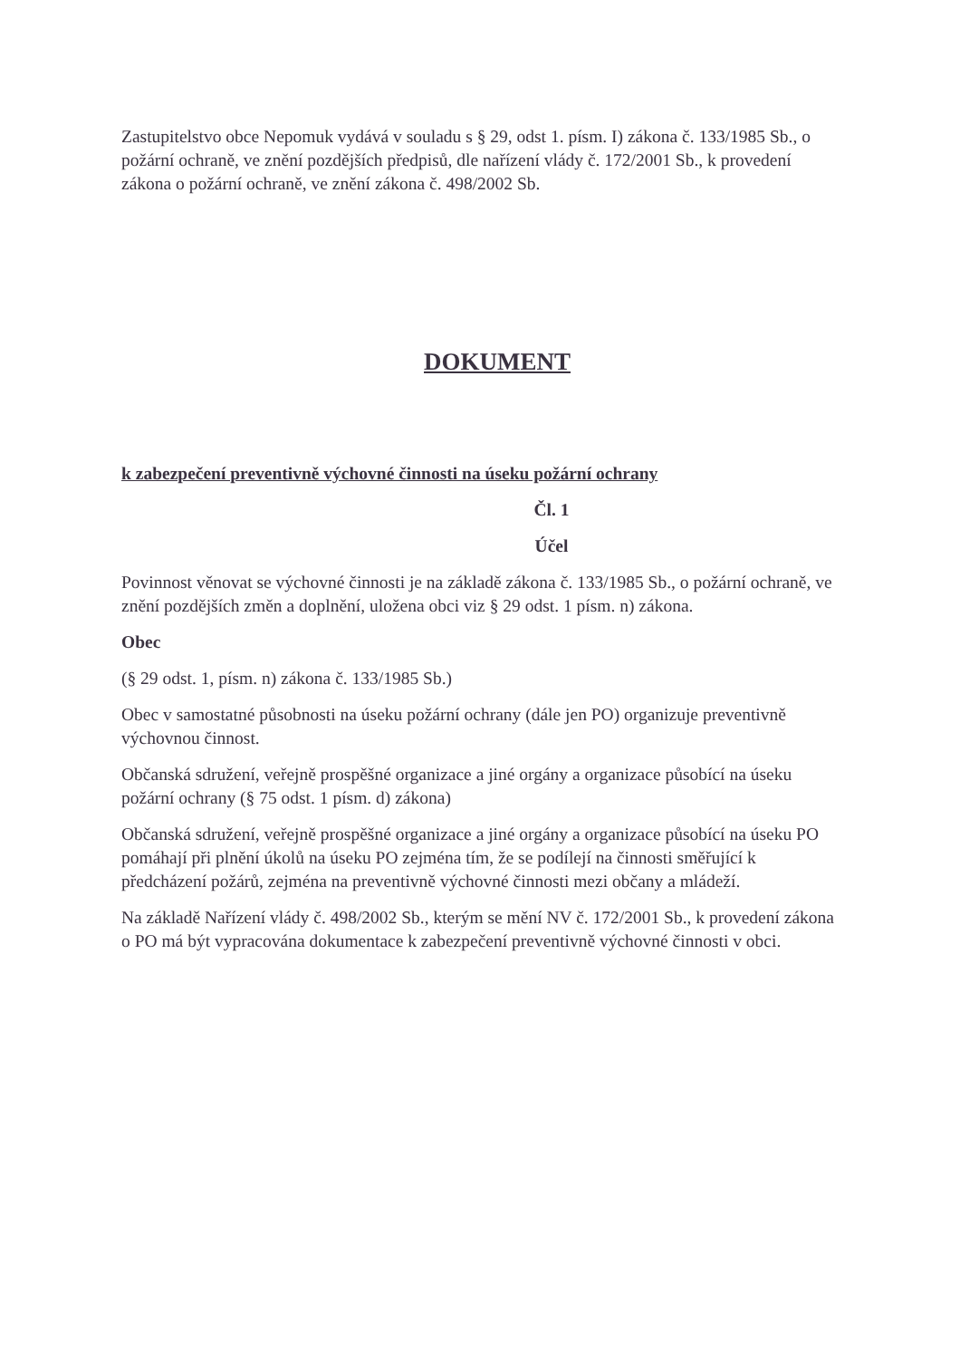Zastupitelstvo obce Nepomuk vydává v souladu s § 29, odst 1. písm. I) zákona č. 133/1985 Sb., o požární ochraně, ve znění pozdějších předpisů, dle nařízení vlády č. 172/2001 Sb., k provedení zákona o požární ochraně, ve znění zákona č. 498/2002 Sb.
DOKUMENT
k zabezpečení preventivně výchovné činnosti na úseku požární ochrany
Čl. 1
Účel
Povinnost věnovat se výchovné činnosti je na základě zákona č. 133/1985 Sb., o požární ochraně, ve znění pozdějších změn a doplnění, uložena obci viz § 29 odst. 1 písm. n) zákona.
Obec
(§ 29 odst. 1, písm. n) zákona č. 133/1985 Sb.)
Obec v samostatné působnosti na úseku požární ochrany (dále jen PO) organizuje preventivně výchovnou činnost.
Občanská sdružení, veřejně prospěšné organizace a jiné orgány a organizace působící na úseku požární ochrany (§ 75 odst. 1 písm. d) zákona)
Občanská sdružení, veřejně prospěšné organizace a jiné orgány a organizace působící na úseku PO pomáhají při plnění úkolů na úseku PO zejména tím, že se podílejí na činnosti směřující k předcházení požárů, zejména na preventivně výchovné činnosti mezi občany a mládeží.
Na základě Nařízení vlády č. 498/2002 Sb., kterým se mění NV č. 172/2001 Sb., k provedení zákona o PO má být vypracována dokumentace k zabezpečení preventivně výchovné činnosti v obci.